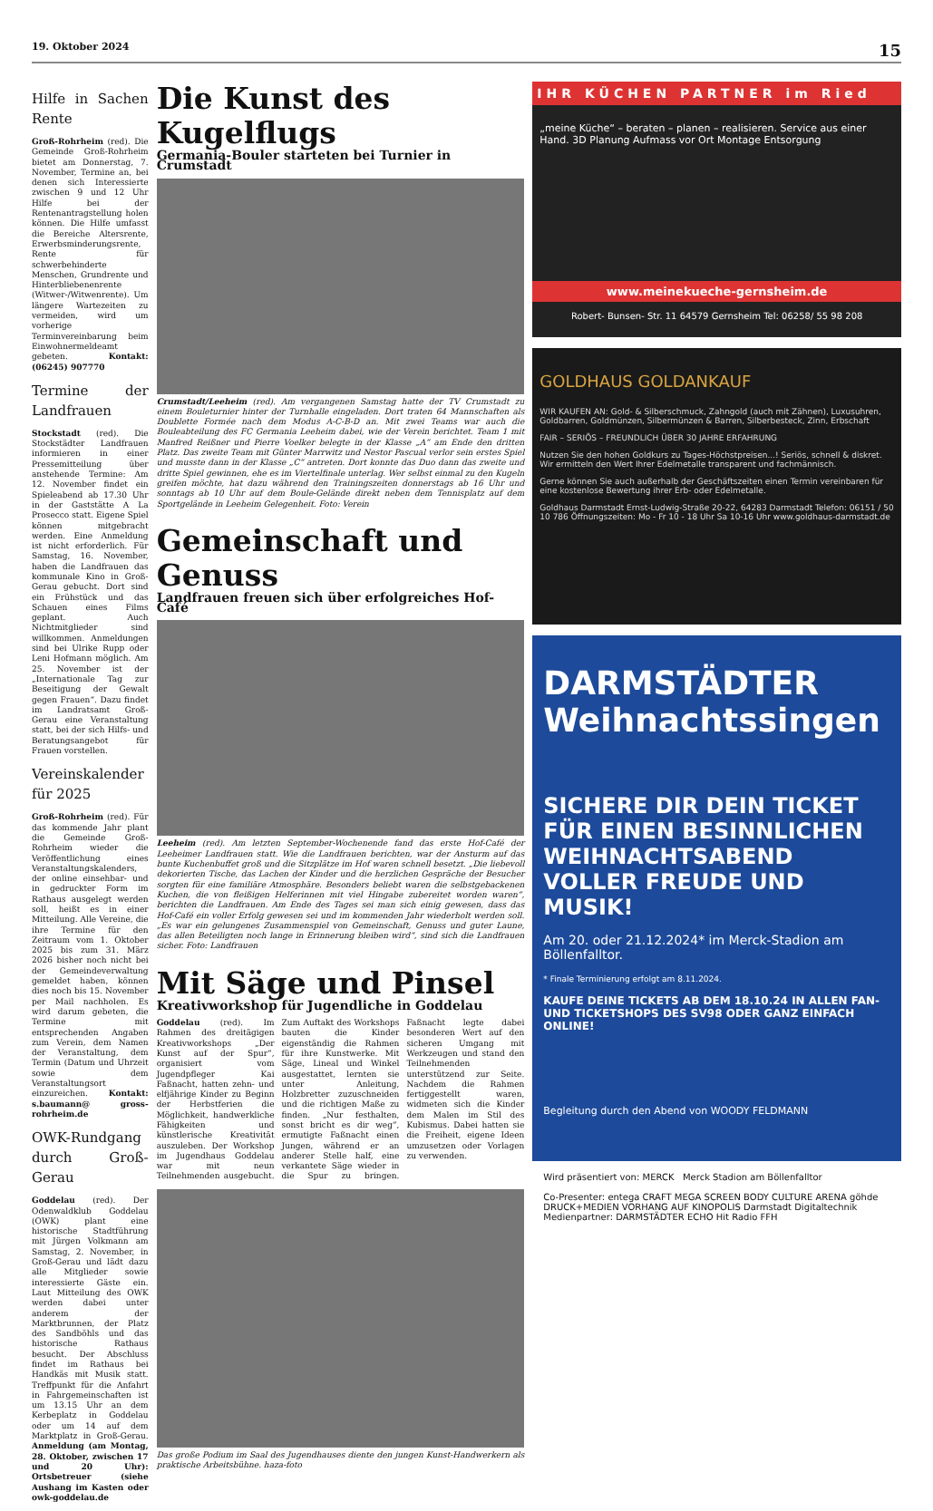19. Oktober 2024 15
Hilfe in Sachen Rente
Groß-Rohrheim (red). Die Gemeinde Groß-Rohrheim bietet am Donnerstag, 7. November, Termine an, bei denen sich Interessierte zwischen 9 und 12 Uhr Hilfe bei der Rentenantragstellung holen können. Die Hilfe umfasst die Bereiche Altersrente, Erwerbsminderungsrente, Rente für schwerbehinderte Menschen, Grundrente und Hinterbliebenenrente (Witwer-/Witwenrente). Um längere Wartezeiten zu vermeiden, wird um vorherige Terminvereinbarung beim Einwohnermeldeamt gebeten. Kontakt: (06245) 907770
Termine der Landfrauen
Stockstadt (red). Die Stockstädter Landfrauen informieren in einer Pressemitteilung über anstehende Termine: Am 12. November findet ein Spieleabend ab 17.30 Uhr in der Gaststätte A La Prosecco statt. Eigene Spiel können mitgebracht werden. Eine Anmeldung ist nicht erforderlich. Für Samstag, 16. November, haben die Landfrauen das kommunale Kino in Groß-Gerau gebucht. Dort sind ein Frühstück und das Schauen eines Films geplant. Auch Nichtmitglieder sind willkommen. Anmeldungen sind bei Ulrike Rupp oder Leni Hofmann möglich. Am 25. November ist der „Internationale Tag zur Beseitigung der Gewalt gegen Frauen“. Dazu findet im Landratsamt Groß-Gerau eine Veranstaltung statt, bei der sich Hilfs- und Beratungsangebot für Frauen vorstellen.
Vereinskalender für 2025
Groß-Rohrheim (red). Für das kommende Jahr plant die Gemeinde Groß-Rohrheim wieder die Veröffentlichung eines Veranstaltungskalenders, der online einsehbar- und in gedruckter Form im Rathaus ausgelegt werden soll, heißt es in einer Mitteilung. Alle Vereine, die ihre Termine für den Zeitraum vom 1. Oktober 2025 bis zum 31. März 2026 bisher noch nicht bei der Gemeindeverwaltung gemeldet haben, können dies noch bis 15. November per Mail nachholen. Es wird darum gebeten, die Termine mit entsprechenden Angaben zum Verein, dem Namen der Veranstaltung, dem Termin (Datum und Uhrzeit sowie dem Veranstaltungsort einzureichen. Kontakt: s.baumann@ gross-rohrheim.de
OWK-Rundgang durch Groß-Gerau
Goddelau (red). Der Odenwaldklub Goddelau (OWK) plant eine historische Stadtführung mit Jürgen Volkmann am Samstag, 2. November, in Groß-Gerau und lädt dazu alle Mitglieder sowie interessierte Gäste ein. Laut Mitteilung des OWK werden dabei unter anderem der Marktbrunnen, der Platz des Sandböhls und das historische Rathaus besucht. Der Abschluss findet im Rathaus bei Handkäs mit Musik statt. Treffpunkt für die Anfahrt in Fahrgemeinschaften ist um 13.15 Uhr an dem Kerbeplatz in Goddelau oder um 14 auf dem Marktplatz in Groß-Gerau. Anmeldung (am Montag, 28. Oktober, zwischen 17 und 20 Uhr): Ortsbetreuer (siehe Aushang im Kasten oder owk-goddelau.de
Die Kunst des Kugelflugs
Germania-Bouler starteten bei Turnier in Crumstadt
Crumstadt/Leeheim (red). Am vergangenen Samstag hatte der TV Crumstadt zu einem Bouleturnier hinter der Turnhalle eingeladen. Dort traten 64 Mannschaften als Doublette Formée nach dem Modus A-C-B-D an. Mit zwei Teams war auch die Bouleabteilung des FC Germania Leeheim dabei, wie der Verein berichtet. Team 1 mit Manfred Reißner und Pierre Voelker belegte in der Klasse „A“ am Ende den dritten Platz. Das zweite Team mit Günter Marrwitz und Nestor Pascual verlor sein erstes Spiel und musste dann in der Klasse „C“ antreten. Dort konnte das Duo dann das zweite und dritte Spiel gewinnen, ehe es im Viertelfinale unterlag. Wer selbst einmal zu den Kugeln greifen möchte, hat dazu während den Trainingszeiten donnerstags ab 16 Uhr und sonntags ab 10 Uhr auf dem Boule-Gelände direkt neben dem Tennisplatz auf dem Sportgelände in Leeheim Gelegenheit. Foto: Verein
Gemeinschaft und Genuss
Landfrauen freuen sich über erfolgreiches Hof-Café
Leeheim (red). Am letzten September-Wochenende fand das erste Hof-Café der Leeheimer Landfrauen statt. Wie die Landfrauen berichten, war der Ansturm auf das bunte Kuchenbuffet groß und die Sitzplätze im Hof waren schnell besetzt. „Die liebevoll dekorierten Tische, das Lachen der Kinder und die herzlichen Gespräche der Besucher sorgten für eine familiäre Atmosphäre. Besonders beliebt waren die selbstgebackenen Kuchen, die von fleißigen Helferinnen mit viel Hingabe zubereitet worden waren“, berichten die Landfrauen. Am Ende des Tages sei man sich einig gewesen, dass das Hof-Café ein voller Erfolg gewesen sei und im kommenden Jahr wiederholt werden soll. „Es war ein gelungenes Zusammenspiel von Gemeinschaft, Genuss und guter Laune, das allen Beteiligten noch lange in Erinnerung bleiben wird“, sind sich die Landfrauen sicher. Foto: Landfrauen
Mit Säge und Pinsel
Kreativworkshop für Jugendliche in Goddelau
Goddelau (red). Im Rahmen des dreitägigen Kreativworkshops „Der Kunst auf der Spur“, organisiert vom Jugendpfleger Kai Faßnacht, hatten zehn- und elfjährige Kinder zu Beginn der Herbstferien die Möglichkeit, handwerkliche Fähigkeiten und künstlerische Kreativität auszuleben. Der Workshop im Jugendhaus Goddelau war mit neun Teilnehmenden ausgebucht. Zum Auftakt des Workshops bauten die Kinder eigenständig die Rahmen für ihre Kunstwerke. Mit Säge, Lineal und Winkel ausgestattet, lernten sie unter Anleitung, Holzbretter zuzuschneiden und die richtigen Maße zu finden. „Nur festhalten, sonst bricht es dir weg“, ermutigte Faßnacht einen Jungen, während er an anderer Stelle half, eine verkantete Säge wieder in die Spur zu bringen. Faßnacht legte dabei besonderen Wert auf den sicheren Umgang mit Werkzeugen und stand den Teilnehmenden unterstützend zur Seite. Nachdem die Rahmen fertiggestellt waren, widmeten sich die Kinder dem Malen im Stil des Kubismus. Dabei hatten sie die Freiheit, eigene Ideen umzusetzen oder Vorlagen zu verwenden.
Das große Podium im Saal des Jugendhauses diente den jungen Kunst-Handwerkern als praktische Arbeitsbühne. haza-foto
IHR KÜCHEN PARTNER im Ried
„meine Küche“ – beraten – planen – realisieren. Service aus einer Hand. 3D Planung Aufmass vor Ort Montage Entsorgung
www.meinekueche-gernsheim.de
Robert- Bunsen- Str. 11 64579 Gernsheim Tel: 06258/ 55 98 208
GOLDHAUS GOLDANKAUF
WIR KAUFEN AN: Gold- & Silberschmuck, Zahngold (auch mit Zähnen), Luxusuhren, Goldbarren, Goldmünzen, Silbermünzen & Barren, Silberbesteck, Zinn, Erbschaft
FAIR – SERIÖS – FREUNDLICH ÜBER 30 JAHRE ERFAHRUNG
Nutzen Sie den hohen Goldkurs zu Tages-Höchstpreisen...! Seriös, schnell & diskret. Wir ermitteln den Wert Ihrer Edelmetalle transparent und fachmännisch.
Gerne können Sie auch außerhalb der Geschäftszeiten einen Termin vereinbaren für eine kostenlose Bewertung ihrer Erb- oder Edelmetalle.
Goldhaus Darmstadt Ernst-Ludwig-Straße 20-22, 64283 Darmstadt Telefon: 06151 / 50 10 786 Öffnungszeiten: Mo - Fr 10 - 18 Uhr Sa 10-16 Uhr www.goldhaus-darmstadt.de
DARMSTÄDTER Weihnachtssingen
SICHERE DIR DEIN TICKET FÜR EINEN BESINNLICHEN WEIHNACHTSABEND VOLLER FREUDE UND MUSIK!
Am 20. oder 21.12.2024* im Merck-Stadion am Böllenfalltor.
* Finale Terminierung erfolgt am 8.11.2024.
KAUFE DEINE TICKETS AB DEM 18.10.24 IN ALLEN FAN- UND TICKETSHOPS DES SV98 ODER GANZ EINFACH ONLINE!
Begleitung durch den Abend von WOODY FELDMANN
Wird präsentiert von: MERCK Merck Stadion am Böllenfalltor
Co-Presenter: entega CRAFT MEGA SCREEN BODY CULTURE ARENA göhde DRUCK+MEDIEN VORHANG AUF KINOPOLIS Darmstadt Digitaltechnik
Medienpartner: DARMSTÄDTER ECHO Hit Radio FFH